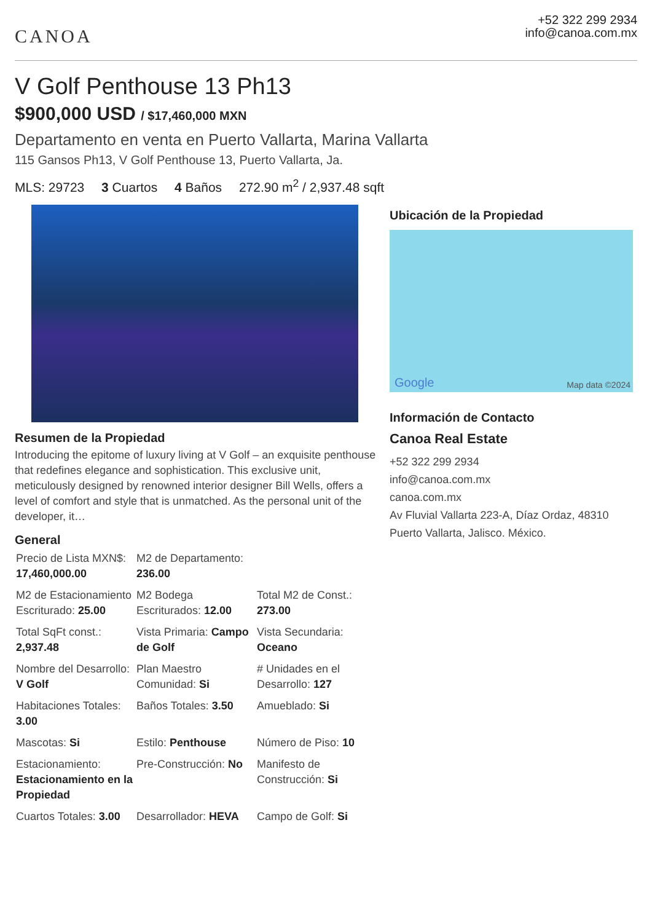CANOA
+52 322 299 2934
info@canoa.com.mx
V Golf Penthouse 13 Ph13
$900,000 USD / $17,460,000 MXN
Departamento en venta en Puerto Vallarta, Marina Vallarta
115 Gansos Ph13, V Golf Penthouse 13, Puerto Vallarta, Ja.
MLS: 29723 3 Cuartos 4 Baños 272.90 m<sup>2</sup> / 2,937.48 sqft
Resumen de la Propiedad
Introducing the epitome of luxury living at V Golf – an exquisite penthouse that redefines elegance and sophistication. This exclusive unit, meticulously designed by renowned interior designer Bill Wells, offers a level of comfort and style that is unmatched. As the personal unit of the developer, it…
General
| Precio de Lista MXN$: 17,460,000.00 | M2 de Departamento: 236.00 | |
| M2 de Estacionamiento Escriturado: 25.00 | M2 Bodega Escriturados: 12.00 | Total M2 de Const.: 273.00 |
| Total SqFt const.: 2,937.48 | Vista Primaria: Campo de Golf | Vista Secundaria: Oceano |
| Nombre del Desarrollo: V Golf | Plan Maestro Comunidad: Si | # Unidades en el Desarrollo: 127 |
| Habitaciones Totales: 3.00 | Baños Totales: 3.50 | Amueblado: Si |
| Mascotas: Si | Estilo: Penthouse | Número de Piso: 10 |
| Estacionamiento: Estacionamiento en la Propiedad | Pre-Construcción: No | Manifesto de Construcción: Si |
| Cuartos Totales: 3.00 | Desarrollador: HEVA | Campo de Golf: Si |
Ubicación de la Propiedad
Google Map data ©2024
Información de Contacto
Canoa Real Estate
+52 322 299 2934
info@canoa.com.mx
canoa.com.mx
Av Fluvial Vallarta 223-A, Díaz Ordaz, 48310 Puerto Vallarta, Jalisco. México.